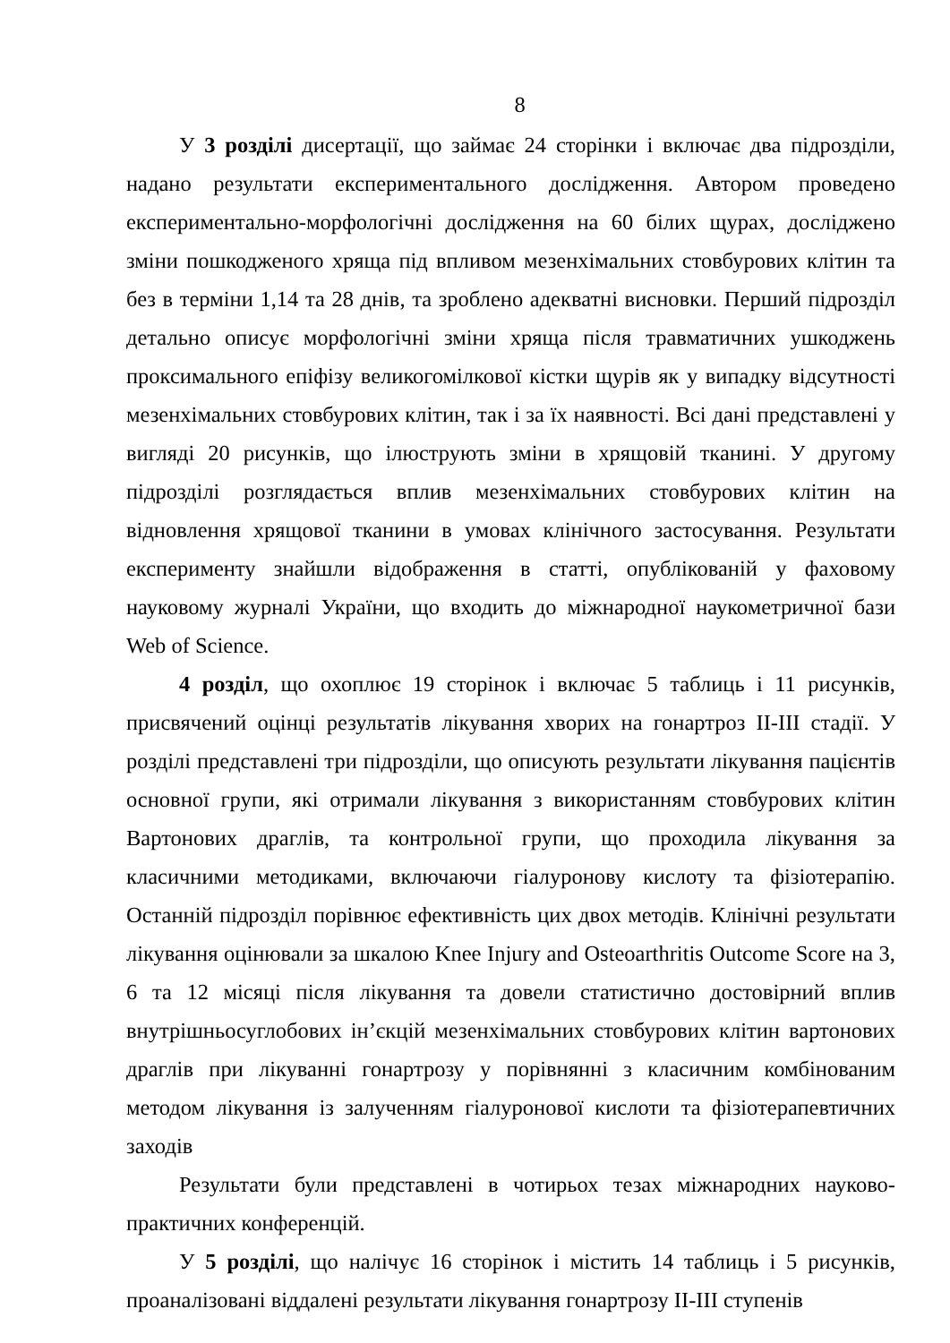8
У 3 розділі дисертації, що займає 24 сторінки і включає два підрозділи, надано результати експериментального дослідження. Автором проведено експериментально-морфологічні дослідження на 60 білих щурах, досліджено зміни пошкодженого хряща під впливом мезенхімальних стовбурових клітин та без в терміни 1,14 та 28 днів, та зроблено адекватні висновки. Перший підрозділ детально описує морфологічні зміни хряща після травматичних ушкоджень проксимального епіфізу великогомілкової кістки щурів як у випадку відсутності мезенхімальних стовбурових клітин, так і за їх наявності. Всі дані представлені у вигляді 20 рисунків, що ілюструють зміни в хрящовій тканині. У другому підрозділі розглядається вплив мезенхімальних стовбурових клітин на відновлення хрящової тканини в умовах клінічного застосування. Результати експерименту знайшли відображення в статті, опублікованій у фаховому науковому журналі України, що входить до міжнародної наукометричної бази Web of Science.
4 розділ, що охоплює 19 сторінок і включає 5 таблиць і 11 рисунків, присвячений оцінці результатів лікування хворих на гонартроз ІІ-ІІІ стадії. У розділі представлені три підрозділи, що описують результати лікування пацієнтів основної групи, які отримали лікування з використанням стовбурових клітин Вартонових драглів, та контрольної групи, що проходила лікування за класичними методиками, включаючи гіалуронову кислоту та фізіотерапію. Останній підрозділ порівнює ефективність цих двох методів. Клінічні результати лікування оцінювали за шкалою Knee Injury and Osteoarthritis Outcome Score на 3, 6 та 12 місяці після лікування та довели статистично достовірний вплив внутрішньосуглобових ін’єкцій мезенхімальних стовбурових клітин вартонових драглів при лікуванні гонартрозу у порівнянні з класичним комбінованим методом лікування із залученням гіалуронової кислоти та фізіотерапевтичних заходів
Результати були представлені в чотирьох тезах міжнародних науково-практичних конференцій.
У 5 розділі, що налічує 16 сторінок і містить 14 таблиць і 5 рисунків, проаналізовані віддалені результати лікування гонартрозу ІІ-ІІІ ступенів